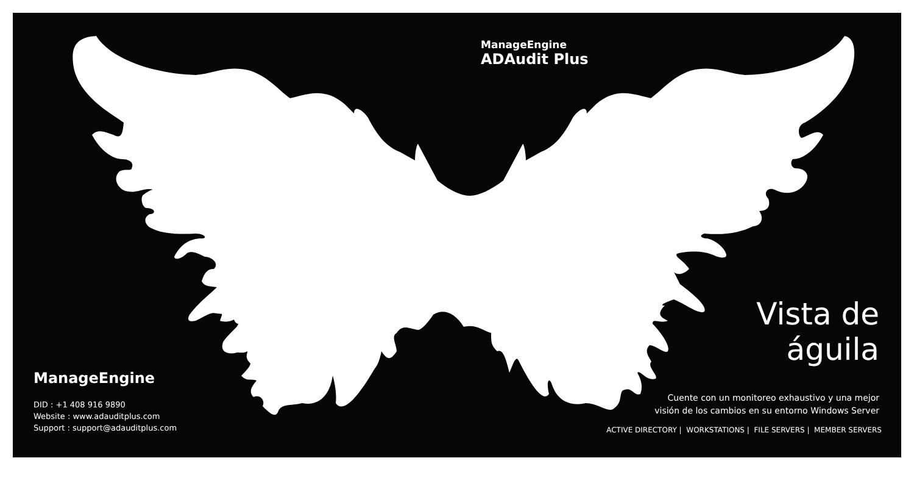ManageEngine
ADAudit Plus
ManageEngine
DID : +1 408 916 9890
Website : www.adauditplus.com
Support : support@adauditplus.com
Vista de
águila
Cuente con un monitoreo exhaustivo y una mejor
visión de los cambios en su entorno Windows Server
ACTIVE DIRECTORY | WORKSTATIONS | FILE SERVERS | MEMBER SERVERS